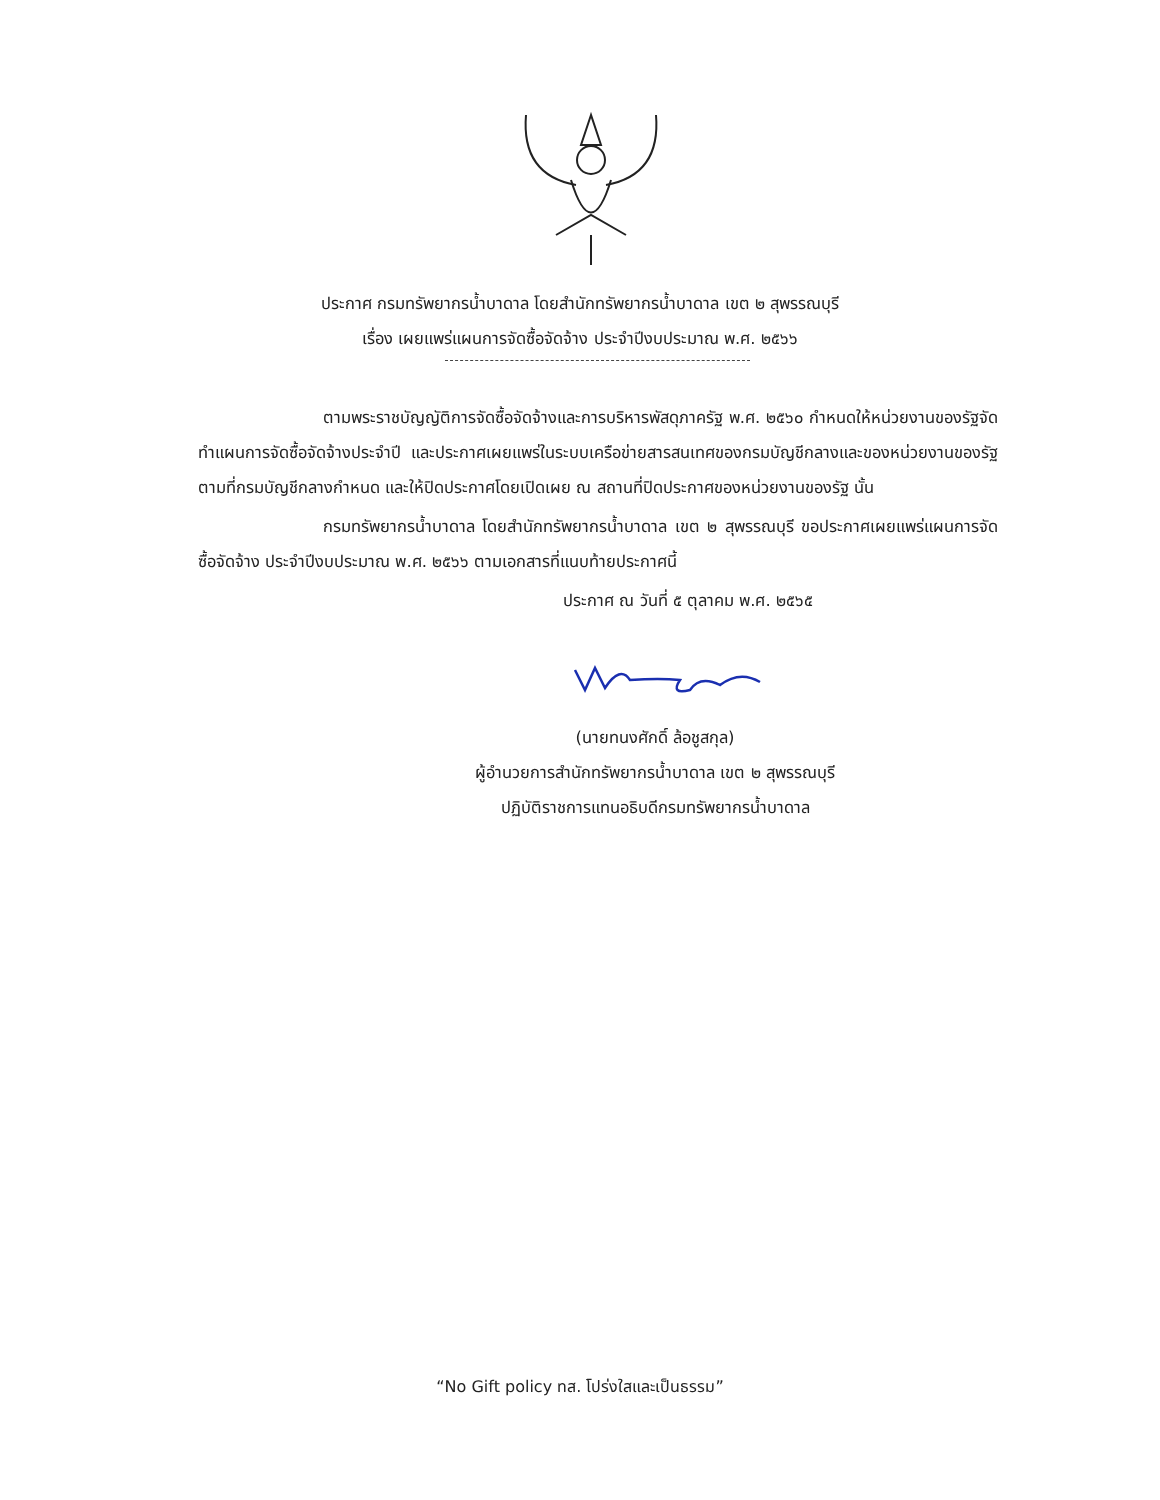ประกาศ กรมทรัพยากรน้ำบาดาล โดยสำนักทรัพยากรน้ำบาดาล เขต ๒ สุพรรณบุรี
เรื่อง เผยแพร่แผนการจัดซื้อจัดจ้าง ประจำปีงบประมาณ พ.ศ. ๒๕๖๖
ตามพระราชบัญญัติการจัดซื้อจัดจ้างและการบริหารพัสดุภาครัฐ พ.ศ. ๒๕๖๐ กำหนดให้หน่วยงานของรัฐจัดทำแผนการจัดซื้อจัดจ้างประจำปี และประกาศเผยแพร่ในระบบเครือข่ายสารสนเทศของกรมบัญชีกลางและของหน่วยงานของรัฐตามที่กรมบัญชีกลางกำหนด และให้ปิดประกาศโดยเปิดเผย ณ สถานที่ปิดประกาศของหน่วยงานของรัฐ นั้น
กรมทรัพยากรน้ำบาดาล โดยสำนักทรัพยากรน้ำบาดาล เขต ๒ สุพรรณบุรี ขอประกาศเผยแพร่แผนการจัดซื้อจัดจ้าง ประจำปีงบประมาณ พ.ศ. ๒๕๖๖ ตามเอกสารที่แนบท้ายประกาศนี้
ประกาศ ณ วันที่ ๕ ตุลาคม พ.ศ. ๒๕๖๕
(นายทนงศักดิ์ ล้อชูสกุล)
ผู้อำนวยการสำนักทรัพยากรน้ำบาดาล เขต ๒ สุพรรณบุรี
ปฏิบัติราชการแทนอธิบดีกรมทรัพยากรน้ำบาดาล
“No Gift policy ทส. โปร่งใสและเป็นธรรม”